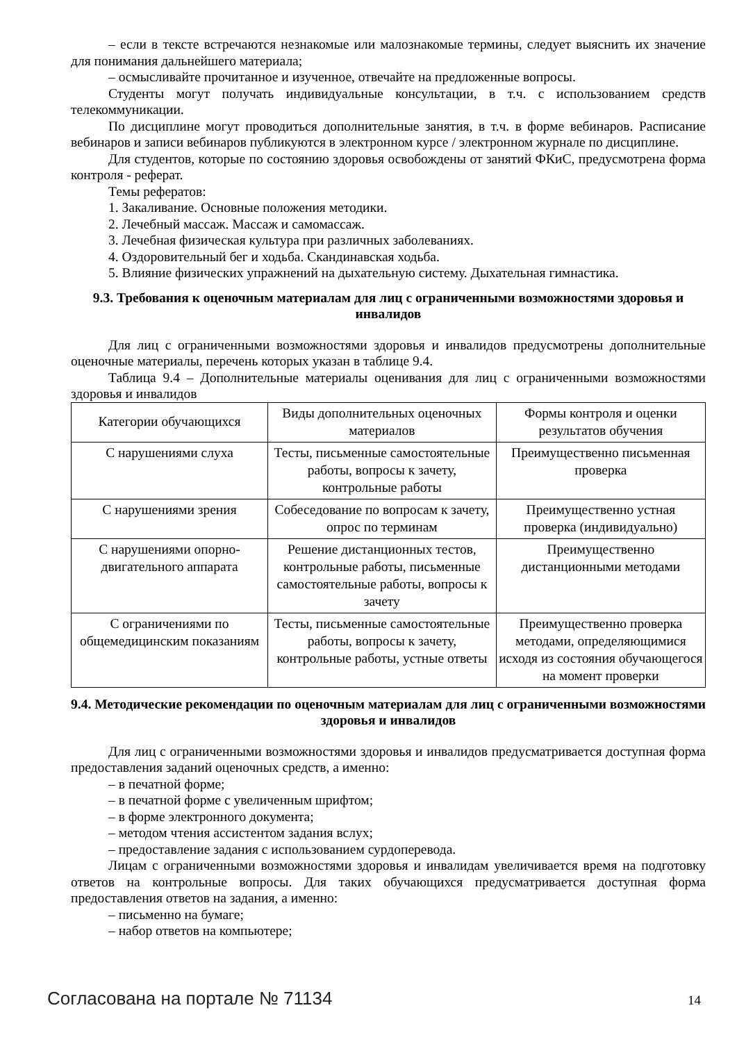– если в тексте встречаются незнакомые или малознакомые термины, следует выяснить их значение для понимания дальнейшего материала;
– осмысливайте прочитанное и изученное, отвечайте на предложенные вопросы.
Студенты могут получать индивидуальные консультации, в т.ч. с использованием средств телекоммуникации.
По дисциплине могут проводиться дополнительные занятия, в т.ч. в форме вебинаров. Расписание вебинаров и записи вебинаров публикуются в электронном курсе / электронном журнале по дисциплине.
Для студентов, которые по состоянию здоровья освобождены от занятий ФКиС, предусмотрена форма контроля - реферат.
Темы рефератов:
1. Закаливание. Основные положения методики.
2. Лечебный массаж. Массаж и самомассаж.
3. Лечебная физическая культура при различных заболеваниях.
4. Оздоровительный бег и ходьба. Скандинавская ходьба.
5. Влияние физических упражнений на дыхательную систему. Дыхательная гимнастика.
9.3. Требования к оценочным материалам для лиц с ограниченными возможностями здоровья и инвалидов
Для лиц с ограниченными возможностями здоровья и инвалидов предусмотрены дополнительные оценочные материалы, перечень которых указан в таблице 9.4.
Таблица 9.4 – Дополнительные материалы оценивания для лиц с ограниченными возможностями здоровья и инвалидов
| Категории обучающихся | Виды дополнительных оценочных материалов | Формы контроля и оценки результатов обучения |
| С нарушениями слуха | Тесты, письменные самостоятельные работы, вопросы к зачету, контрольные работы | Преимущественно письменная проверка |
| С нарушениями зрения | Собеседование по вопросам к зачету, опрос по терминам | Преимущественно устная проверка (индивидуально) |
| С нарушениями опорно-двигательного аппарата | Решение дистанционных тестов, контрольные работы, письменные самостоятельные работы, вопросы к зачету | Преимущественно дистанционными методами |
| С ограничениями по общемедицинским показаниям | Тесты, письменные самостоятельные работы, вопросы к зачету, контрольные работы, устные ответы | Преимущественно проверка методами, определяющимися исходя из состояния обучающегося на момент проверки |
9.4. Методические рекомендации по оценочным материалам для лиц с ограниченными возможностями здоровья и инвалидов
Для лиц с ограниченными возможностями здоровья и инвалидов предусматривается доступная форма предоставления заданий оценочных средств, а именно:
– в печатной форме;
– в печатной форме с увеличенным шрифтом;
– в форме электронного документа;
– методом чтения ассистентом задания вслух;
– предоставление задания с использованием сурдоперевода.
Лицам с ограниченными возможностями здоровья и инвалидам увеличивается время на подготовку ответов на контрольные вопросы. Для таких обучающихся предусматривается доступная форма предоставления ответов на задания, а именно:
– письменно на бумаге;
– набор ответов на компьютере;
Согласована на портале № 71134 14